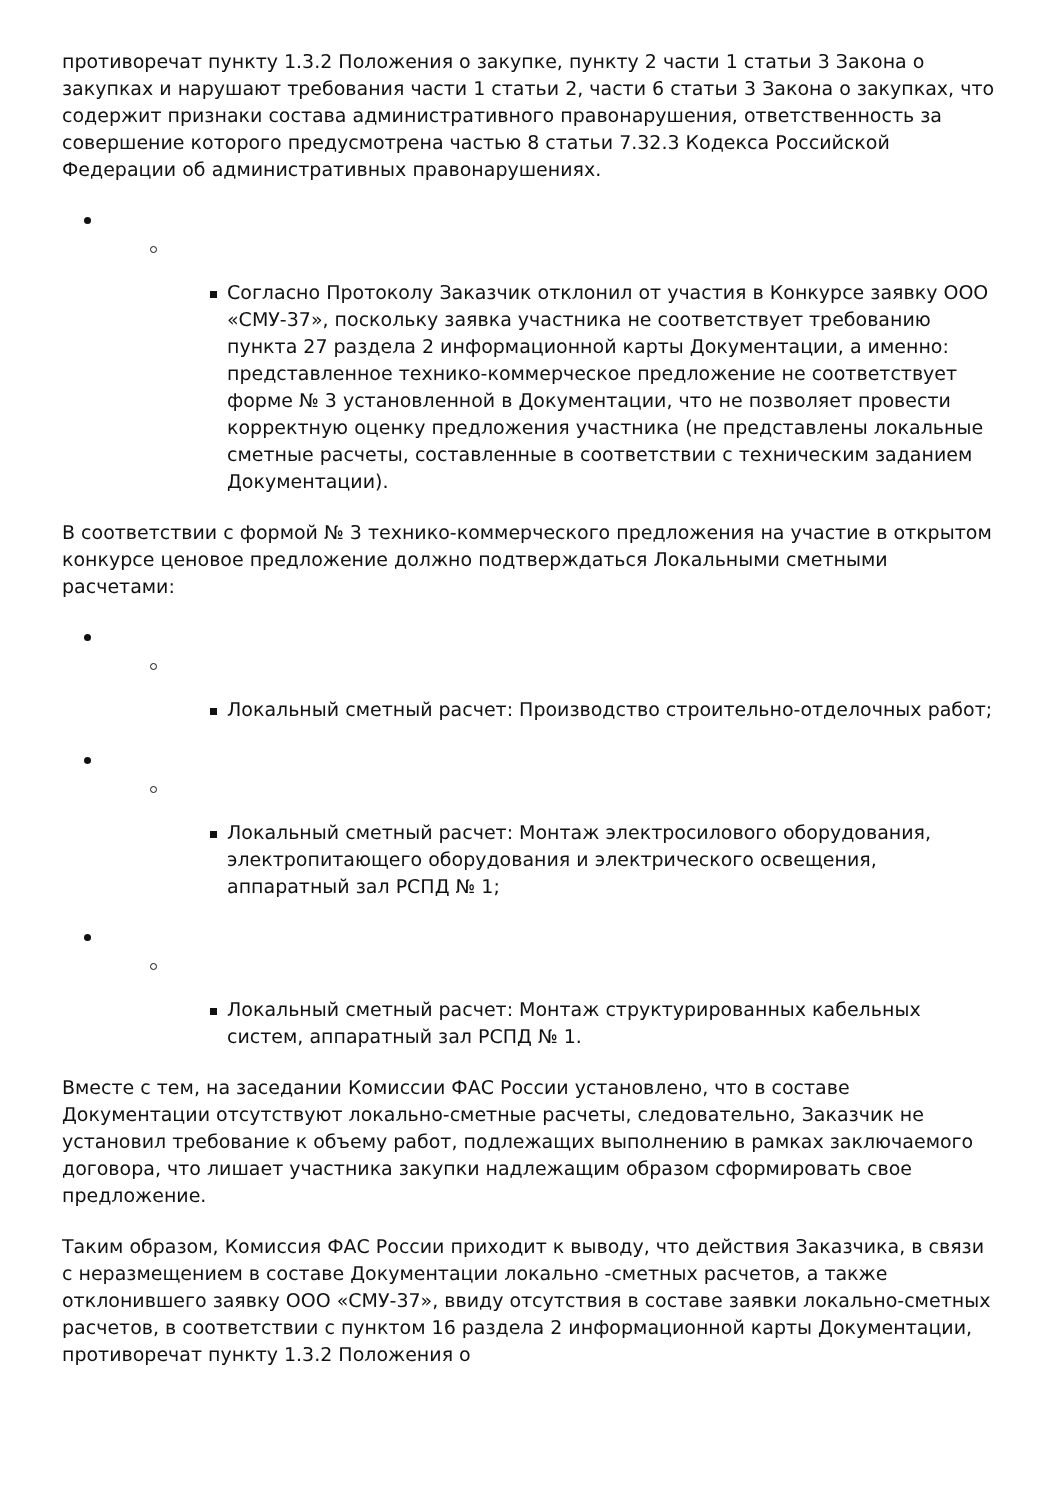противоречат пункту 1.3.2 Положения о закупке, пункту 2 части 1 статьи 3 Закона о закупках и нарушают требования части 1 статьи 2, части 6 статьи 3 Закона о закупках, что содержит признаки состава административного правонарушения, ответственность за совершение которого предусмотрена частью 8 статьи 7.32.3 Кодекса Российской Федерации об административных правонарушениях.
Согласно Протоколу Заказчик отклонил от участия в Конкурсе заявку ООО «СМУ-37», поскольку заявка участника не соответствует требованию пункта 27 раздела 2 информационной карты Документации, а именно: представленное технико-коммерческое предложение не соответствует форме № 3 установленной в Документации, что не позволяет провести корректную оценку предложения участника (не представлены локальные сметные расчеты, составленные в соответствии с техническим заданием Документации).
В соответствии с формой № 3 технико-коммерческого предложения на участие в открытом конкурсе ценовое предложение должно подтверждаться Локальными сметными расчетами:
Локальный сметный расчет: Производство строительно-отделочных работ;
Локальный сметный расчет: Монтаж электросилового оборудования, электропитающего оборудования и электрического освещения, аппаратный зал РСПД № 1;
Локальный сметный расчет: Монтаж структурированных кабельных систем, аппаратный зал РСПД № 1.
Вместе с тем, на заседании Комиссии ФАС России установлено, что в составе Документации отсутствуют локально-сметные расчеты, следовательно, Заказчик не установил требование к объему работ, подлежащих выполнению в рамках заключаемого договора, что лишает участника закупки надлежащим образом сформировать свое предложение.
Таким образом, Комиссия ФАС России приходит к выводу, что действия Заказчика, в связи с неразмещением в составе Документации локально -сметных расчетов, а также отклонившего заявку ООО «СМУ-37», ввиду отсутствия в составе заявки локально-сметных расчетов, в соответствии с пунктом 16 раздела 2 информационной карты Документации, противоречат пункту 1.3.2 Положения о